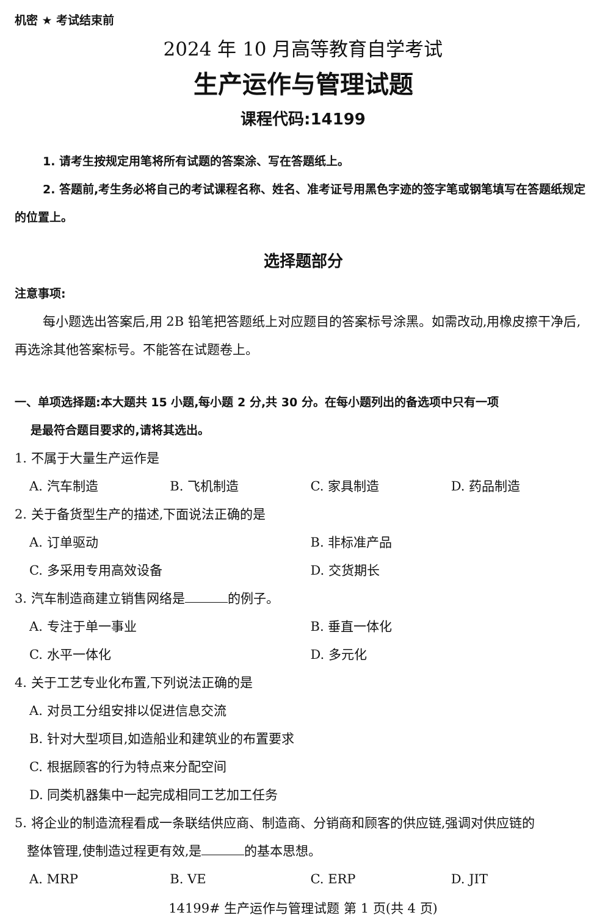机密 ★ 考试结束前
2024 年 10 月高等教育自学考试
生产运作与管理试题
课程代码:14199
1. 请考生按规定用笔将所有试题的答案涂、写在答题纸上。
2. 答题前,考生务必将自己的考试课程名称、姓名、准考证号用黑色字迹的签字笔或钢笔填写在答题纸规定的位置上。
选择题部分
注意事项:
每小题选出答案后,用 2B 铅笔把答题纸上对应题目的答案标号涂黑。如需改动,用橡皮擦干净后,再选涂其他答案标号。不能答在试题卷上。
一、单项选择题:本大题共 15 小题,每小题 2 分,共 30 分。在每小题列出的备选项中只有一项
是最符合题目要求的,请将其选出。
1. 不属于大量生产运作是
A. 汽车制造 B. 飞机制造 C. 家具制造 D. 药品制造
2. 关于备货型生产的描述,下面说法正确的是
A. 订单驱动 B. 非标准产品
C. 多采用专用高效设备 D. 交货期长
3. 汽车制造商建立销售网络是 的例子。
A. 专注于单一事业 B. 垂直一体化
C. 水平一体化 D. 多元化
4. 关于工艺专业化布置,下列说法正确的是
A. 对员工分组安排以促进信息交流
B. 针对大型项目,如造船业和建筑业的布置要求
C. 根据顾客的行为特点来分配空间
D. 同类机器集中一起完成相同工艺加工任务
5. 将企业的制造流程看成一条联结供应商、制造商、分销商和顾客的供应链,强调对供应链的
整体管理,使制造过程更有效,是 的基本思想。
A. MRP B. VE C. ERP D. JIT
14199# 生产运作与管理试题 第 1 页(共 4 页)